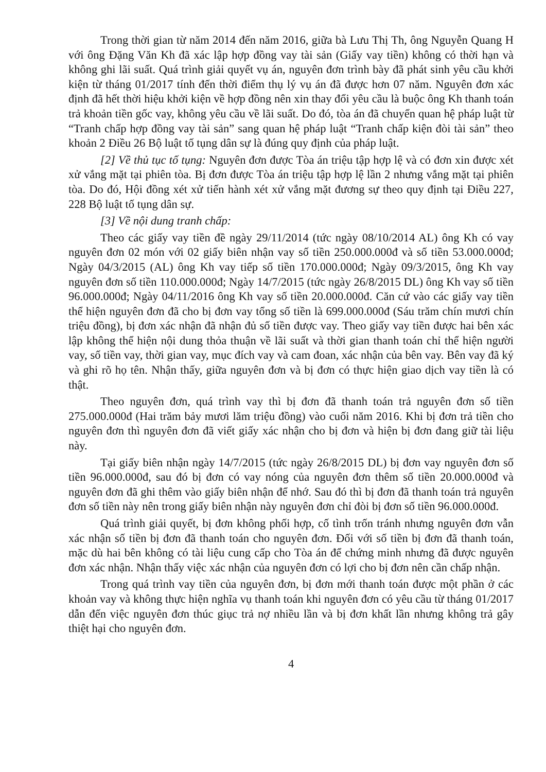Trong thời gian từ năm 2014 đến năm 2016, giữa bà Lưu Thị Th, ông Nguyễn Quang H với ông Đặng Văn Kh đã xác lập hợp đồng vay tài sản (Giấy vay tiền) không có thời hạn và không ghi lãi suất. Quá trình giải quyết vụ án, nguyên đơn trình bày đã phát sinh yêu cầu khởi kiện từ tháng 01/2017 tính đến thời điểm thụ lý vụ án đã được hơn 07 năm. Nguyên đơn xác định đã hết thời hiệu khởi kiện về hợp đồng nên xin thay đổi yêu cầu là buộc ông Kh thanh toán trả khoản tiền gốc vay, không yêu cầu về lãi suất. Do đó, tòa án đã chuyển quan hệ pháp luật từ “Tranh chấp hợp đồng vay tài sản” sang quan hệ pháp luật “Tranh chấp kiện đòi tài sản” theo khoản 2 Điều 26 Bộ luật tố tụng dân sự là đúng quy định của pháp luật.
[2] Về thủ tục tố tụng: Nguyên đơn được Tòa án triệu tập hợp lệ và có đơn xin được xét xử vắng mặt tại phiên tòa. Bị đơn được Tòa án triệu tập hợp lệ lần 2 nhưng vắng mặt tại phiên tòa. Do đó, Hội đồng xét xử tiến hành xét xử vắng mặt đương sự theo quy định tại Điều 227, 228 Bộ luật tố tụng dân sự.
[3] Về nội dung tranh chấp:
Theo các giấy vay tiền đề ngày 29/11/2014 (tức ngày 08/10/2014 AL) ông Kh có vay nguyên đơn 02 món với 02 giấy biên nhận vay số tiền 250.000.000đ và số tiền 53.000.000đ; Ngày 04/3/2015 (AL) ông Kh vay tiếp số tiền 170.000.000đ; Ngày 09/3/2015, ông Kh vay nguyên đơn số tiền 110.000.000đ; Ngày 14/7/2015 (tức ngày 26/8/2015 DL) ông Kh vay số tiền 96.000.000đ; Ngày 04/11/2016 ông Kh vay số tiền 20.000.000đ. Căn cứ vào các giấy vay tiền thể hiện nguyên đơn đã cho bị đơn vay tổng số tiền là 699.000.000đ (Sáu trăm chín mươi chín triệu đồng), bị đơn xác nhận đã nhận đủ số tiền được vay. Theo giấy vay tiền được hai bên xác lập không thể hiện nội dung thỏa thuận về lãi suất và thời gian thanh toán chỉ thể hiện người vay, số tiền vay, thời gian vay, mục đích vay và cam đoan, xác nhận của bên vay. Bên vay đã ký và ghi rõ họ tên. Nhận thấy, giữa nguyên đơn và bị đơn có thực hiện giao dịch vay tiền là có thật.
Theo nguyên đơn, quá trình vay thì bị đơn đã thanh toán trả nguyên đơn số tiền 275.000.000đ (Hai trăm bảy mươi lăm triệu đồng) vào cuối năm 2016. Khi bị đơn trả tiền cho nguyên đơn thì nguyên đơn đã viết giấy xác nhận cho bị đơn và hiện bị đơn đang giữ tài liệu này.
Tại giấy biên nhận ngày 14/7/2015 (tức ngày 26/8/2015 DL) bị đơn vay nguyên đơn số tiền 96.000.000đ, sau đó bị đơn có vay nóng của nguyên đơn thêm số tiền 20.000.000đ và nguyên đơn đã ghi thêm vào giấy biên nhận để nhớ. Sau đó thì bị đơn đã thanh toán trả nguyên đơn số tiền này nên trong giấy biên nhận này nguyên đơn chỉ đòi bị đơn số tiền 96.000.000đ.
Quá trình giải quyết, bị đơn không phối hợp, cố tình trốn tránh nhưng nguyên đơn vẫn xác nhận số tiền bị đơn đã thanh toán cho nguyên đơn. Đối với số tiền bị đơn đã thanh toán, mặc dù hai bên không có tài liệu cung cấp cho Tòa án để chứng minh nhưng đã được nguyên đơn xác nhận. Nhận thấy việc xác nhận của nguyên đơn có lợi cho bị đơn nên cần chấp nhận.
Trong quá trình vay tiền của nguyên đơn, bị đơn mới thanh toán được một phần ở các khoản vay và không thực hiện nghĩa vụ thanh toán khi nguyên đơn có yêu cầu từ tháng 01/2017 dẫn đến việc nguyên đơn thúc giục trả nợ nhiều lần và bị đơn khất lần nhưng không trả gây thiệt hại cho nguyên đơn.
4